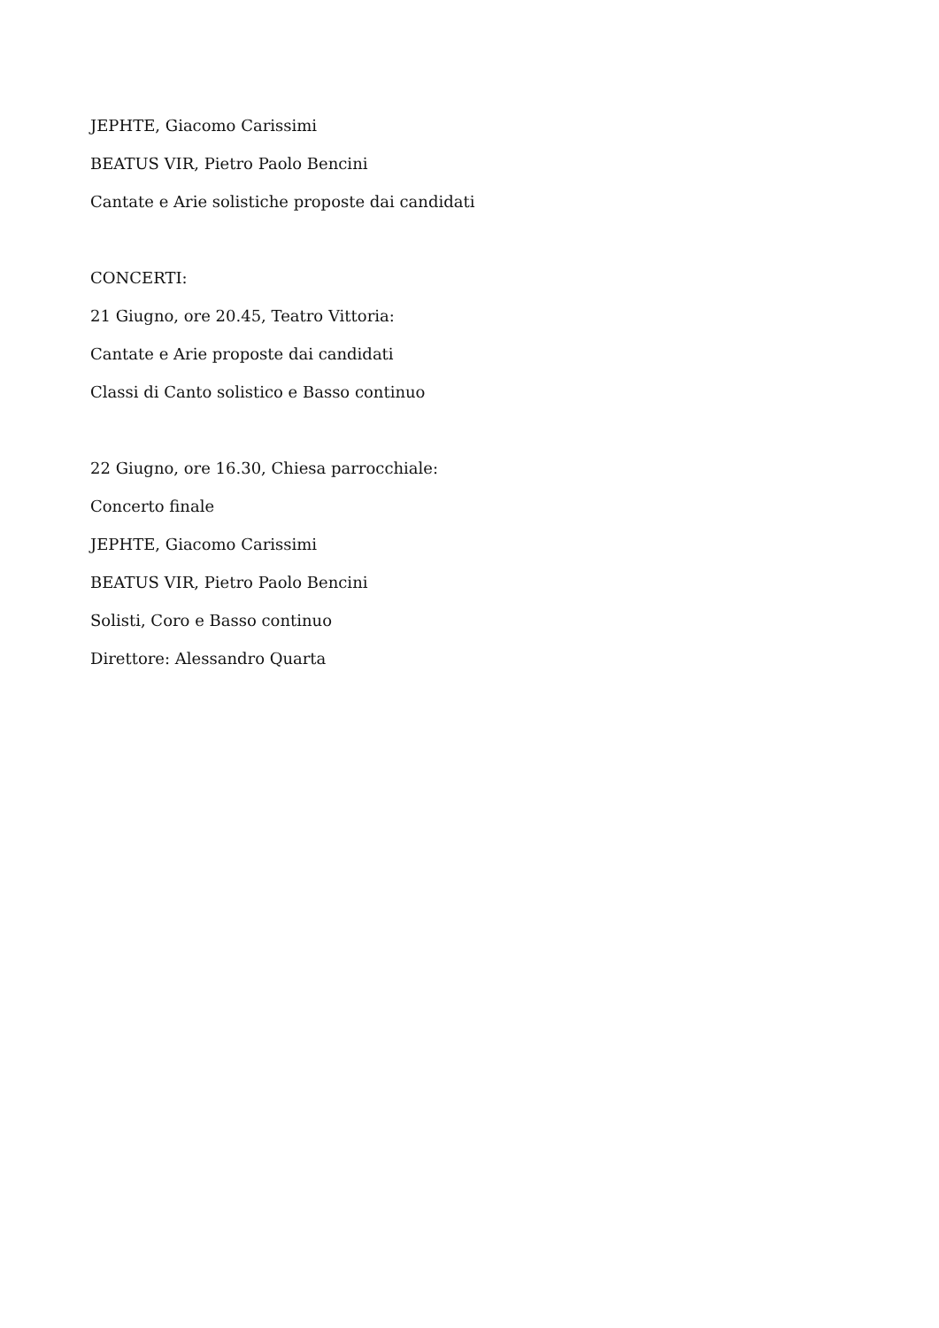JEPHTE, Giacomo Carissimi
BEATUS VIR, Pietro Paolo Bencini
Cantate e Arie solistiche proposte dai candidati
CONCERTI:
21 Giugno, ore 20.45, Teatro Vittoria:
Cantate e Arie proposte dai candidati
Classi di Canto solistico e Basso continuo
22 Giugno, ore 16.30, Chiesa parrocchiale:
Concerto finale
JEPHTE, Giacomo Carissimi
BEATUS VIR, Pietro Paolo Bencini
Solisti, Coro e Basso continuo
Direttore: Alessandro Quarta